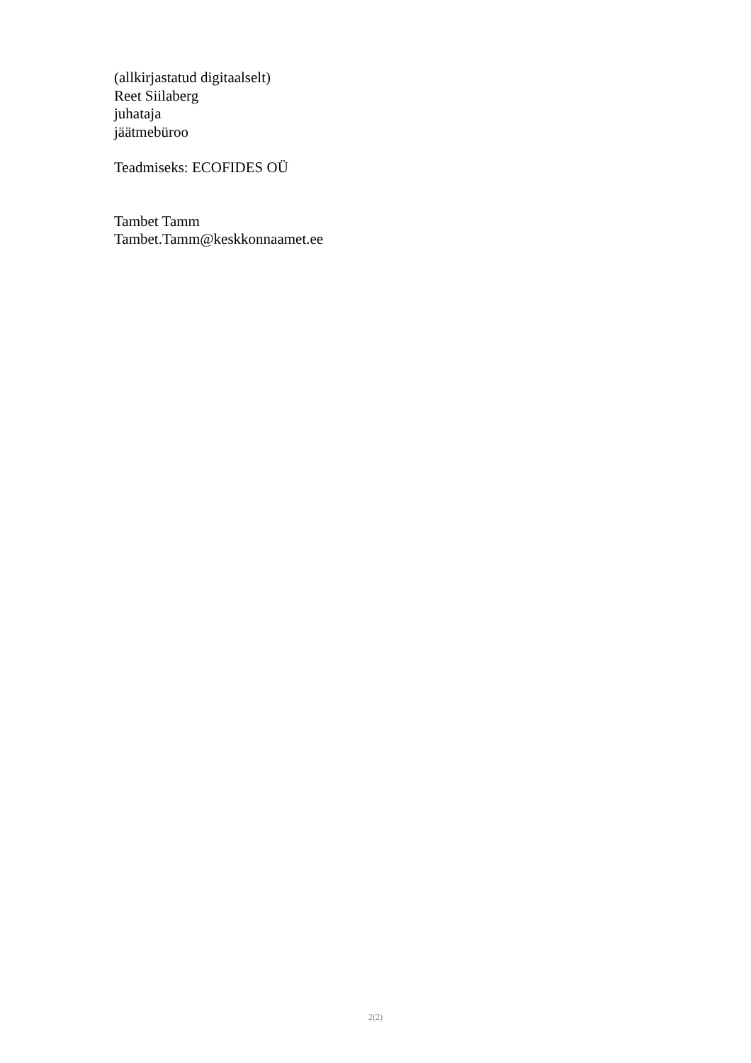(allkirjastatud digitaalselt)
Reet Siilaberg
juhataja
jäätmebüroo
Teadmiseks: ECOFIDES OÜ
Tambet Tamm
Tambet.Tamm@keskkonnaamet.ee
2(2)